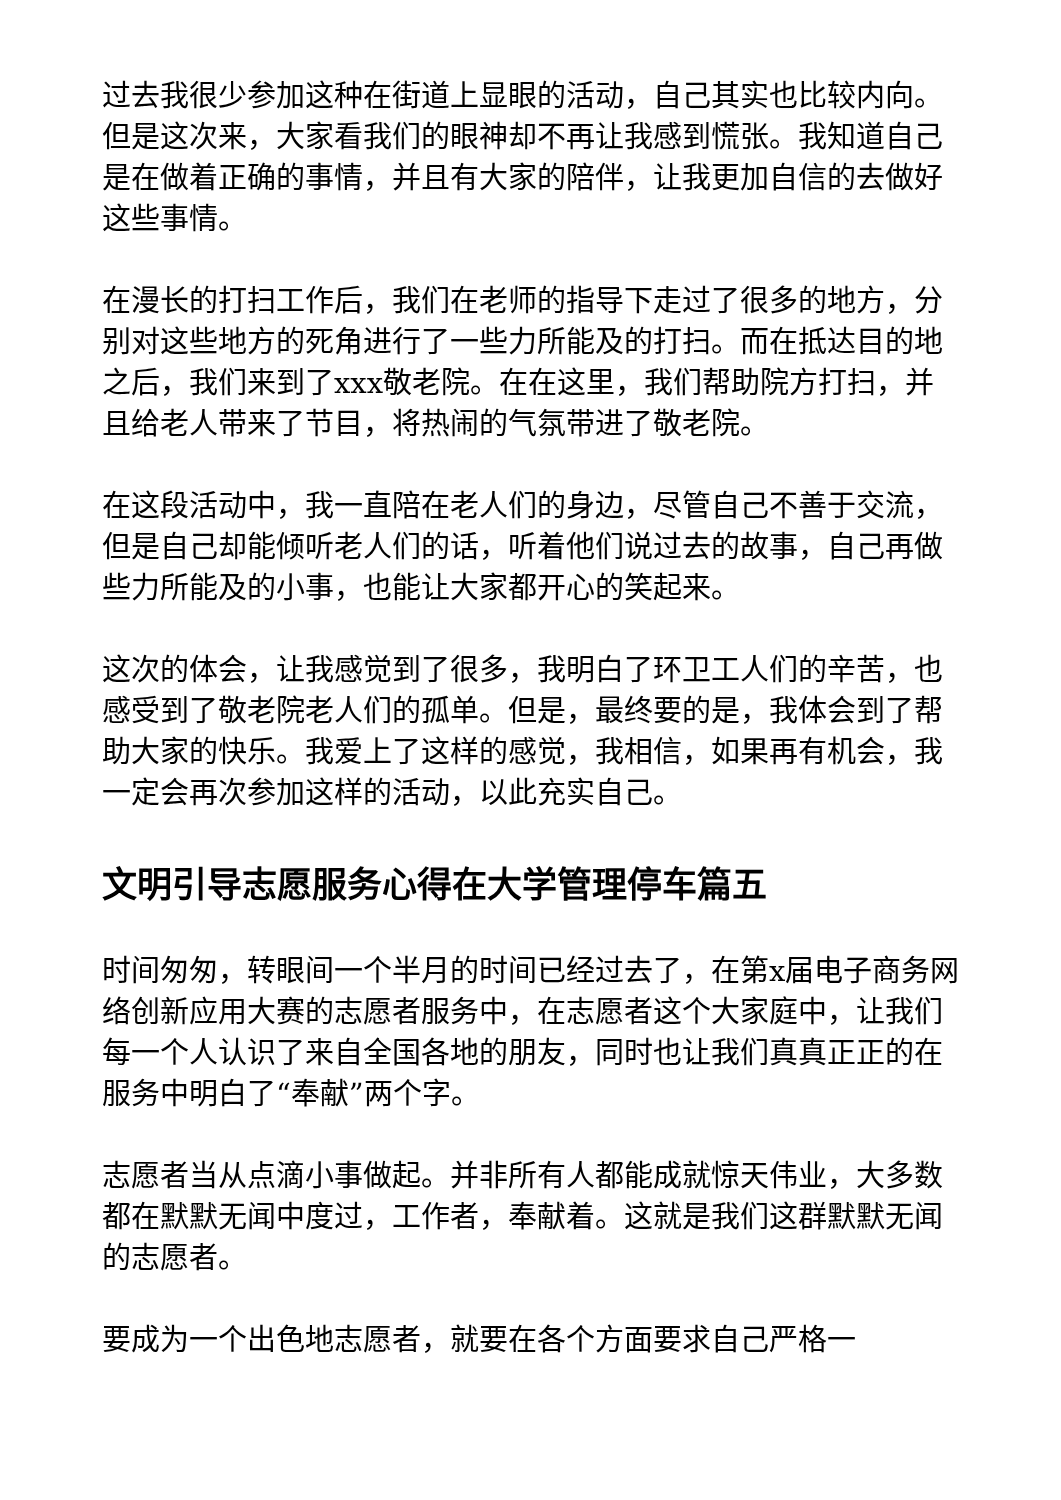过去我很少参加这种在街道上显眼的活动，自己其实也比较内向。但是这次来，大家看我们的眼神却不再让我感到慌张。我知道自己是在做着正确的事情，并且有大家的陪伴，让我更加自信的去做好这些事情。
在漫长的打扫工作后，我们在老师的指导下走过了很多的地方，分别对这些地方的死角进行了一些力所能及的打扫。而在抵达目的地之后，我们来到了xxx敬老院。在在这里，我们帮助院方打扫，并且给老人带来了节目，将热闹的气氛带进了敬老院。
在这段活动中，我一直陪在老人们的身边，尽管自己不善于交流，但是自己却能倾听老人们的话，听着他们说过去的故事，自己再做些力所能及的小事，也能让大家都开心的笑起来。
这次的体会，让我感觉到了很多，我明白了环卫工人们的辛苦，也感受到了敬老院老人们的孤单。但是，最终要的是，我体会到了帮助大家的快乐。我爱上了这样的感觉，我相信，如果再有机会，我一定会再次参加这样的活动，以此充实自己。
文明引导志愿服务心得在大学管理停车篇五
时间匆匆，转眼间一个半月的时间已经过去了，在第x届电子商务网络创新应用大赛的志愿者服务中，在志愿者这个大家庭中，让我们每一个人认识了来自全国各地的朋友，同时也让我们真真正正的在服务中明白了“奉献”两个字。
志愿者当从点滴小事做起。并非所有人都能成就惊天伟业，大多数都在默默无闻中度过，工作者，奉献着。这就是我们这群默默无闻的志愿者。
要成为一个出色地志愿者，就要在各个方面要求自己严格一